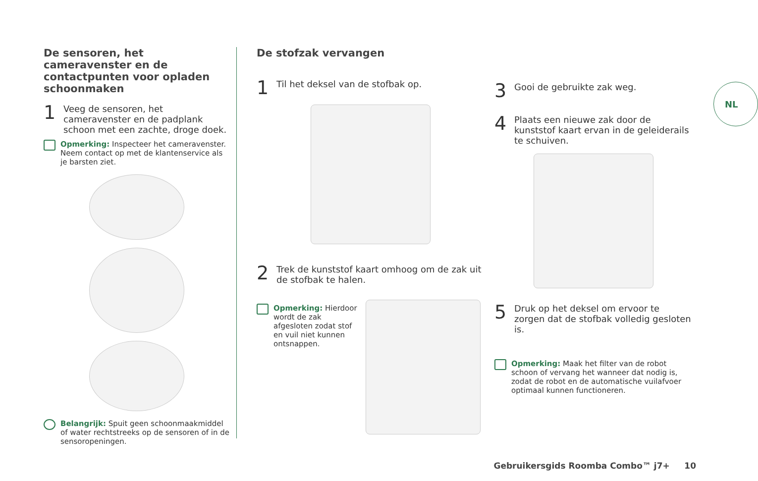De sensoren, het cameravenster en de contactpunten voor opladen schoonmaken
1 Veeg de sensoren, het cameravenster en de padplank schoon met een zachte, droge doek.
Opmerking: Inspecteer het cameravenster. Neem contact op met de klantenservice als je barsten ziet.
Belangrijk: Spuit geen schoonmaakmiddel of water rechtstreeks op de sensoren of in de sensoropeningen.
De stofzak vervangen
1 Til het deksel van de stofbak op.
2 Trek de kunststof kaart omhoog om de zak uit de stofbak te halen.
Opmerking: Hierdoor wordt de zak afgesloten zodat stof en vuil niet kunnen ontsnappen.
3 Gooi de gebruikte zak weg.
4 Plaats een nieuwe zak door de kunststof kaart ervan in de geleiderails te schuiven.
5 Druk op het deksel om ervoor te zorgen dat de stofbak volledig gesloten is.
Opmerking: Maak het filter van de robot schoon of vervang het wanneer dat nodig is, zodat de robot en de automatische vuilafvoer optimaal kunnen functioneren.
NL
Gebruikersgids Roomba Combo™ j7+ 10